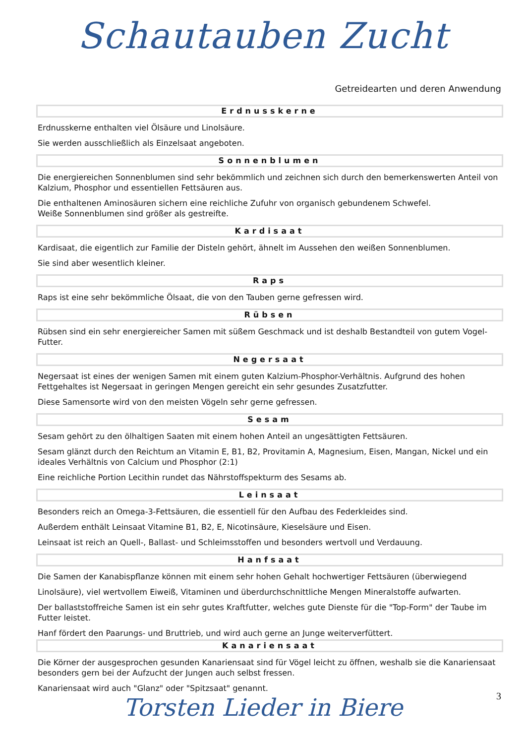Schautauben Zucht
Getreidearten und deren Anwendung
Erdnusskerne
Erdnusskerne enthalten viel Ölsäure und Linolsäure.
Sie werden ausschließlich als Einzelsaat angeboten.
Sonnenblumen
Die energiereichen Sonnenblumen sind sehr bekömmlich und zeichnen sich durch den bemerkenswerten Anteil von Kalzium, Phosphor und essentiellen Fettsäuren aus.
Die enthaltenen Aminosäuren sichern eine reichliche Zufuhr von organisch gebundenem Schwefel.
Weiße Sonnenblumen sind größer als gestreifte.
Kardisaat
Kardisaat, die eigentlich zur Familie der Disteln gehört, ähnelt im Aussehen den weißen Sonnenblumen.
Sie sind aber wesentlich kleiner.
Raps
Raps ist eine sehr bekömmliche Ölsaat, die von den Tauben gerne gefressen wird.
Rübsen
Rübsen sind ein sehr energiereicher Samen mit süßem Geschmack und ist deshalb Bestandteil von gutem Vogel-Futter.
Negersaat
Negersaat ist eines der wenigen Samen mit einem guten Kalzium-Phosphor-Verhältnis. Aufgrund des hohen Fettgehaltes ist Negersaat in geringen Mengen gereicht ein sehr gesundes Zusatzfutter.
Diese Samensorte wird von den meisten Vögeln sehr gerne gefressen.
Sesam
Sesam gehört zu den ölhaltigen Saaten mit einem hohen Anteil an ungesättigten Fettsäuren.
Sesam glänzt durch den Reichtum an Vitamin E, B1, B2, Provitamin A, Magnesium, Eisen, Mangan, Nickel und ein ideales Verhältnis von Calcium und Phosphor (2:1)
Eine reichliche Portion Lecithin rundet das Nährstoffspekturm des Sesams ab.
Leinsaat
Besonders reich an Omega-3-Fettsäuren, die essentiell für den Aufbau des Federkleides sind.
Außerdem enthält Leinsaat Vitamine B1, B2, E, Nicotinsäure, Kieselsäure und Eisen.
Leinsaat ist reich an Quell-, Ballast- und Schleimsstoffen und besonders wertvoll und Verdauung.
Hanfsaat
Die Samen der Kanabispflanze können mit einem sehr hohen Gehalt hochwertiger Fettsäuren (überwiegend
Linolsäure), viel wertvollem Eiweiß, Vitaminen und überdurchschnittliche Mengen Mineralstoffe aufwarten.
Der ballaststoffreiche Samen ist ein sehr gutes Kraftfutter, welches gute Dienste für die "Top-Form" der Taube im Futter leistet.
Hanf fördert den Paarungs- und Bruttrieb, und wird auch gerne an Junge weiterverfüttert.
Kanariensaat
Die Körner der ausgesprochen gesunden Kanariensaat sind für Vögel leicht zu öffnen, weshalb sie die Kanariensaat besonders gern bei der Aufzucht der Jungen auch selbst fressen.
Kanariensaat wird auch "Glanz" oder "Spitzsaat" genannt.
3 Torsten Lieder in Biere